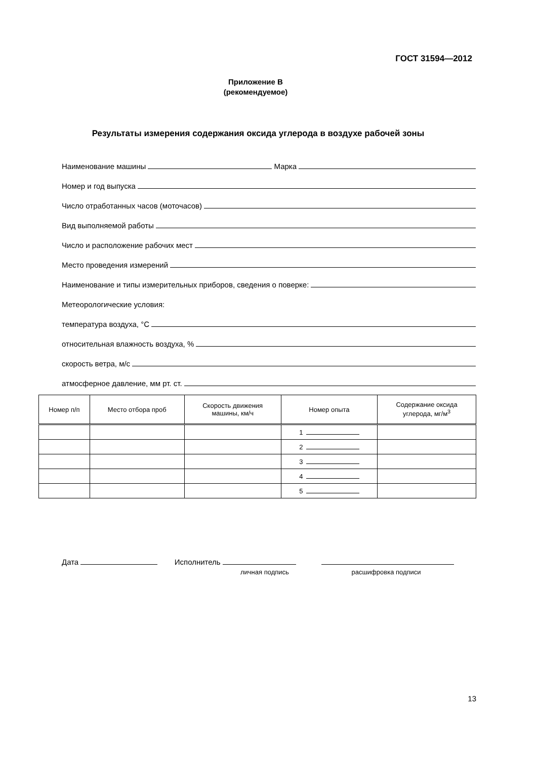ГОСТ 31594—2012
Приложение В
(рекомендуемое)
Результаты измерения содержания оксида углерода в воздухе рабочей зоны
Наименование машины Марка
Номер и год выпуска
Число отработанных часов (моточасов)
Вид выполняемой работы
Число и расположение рабочих мест
Место проведения измерений
Наименование и типы измерительных приборов, сведения о поверке:
Метеорологические условия:
температура воздуха, °С
относительная влажность воздуха, %
скорость ветра, м/с
атмосферное давление, мм рт. ст.
| Номер п/п | Место отбора проб | Скорость движения машины, км/ч | Номер опыта | Содержание оксида углерода, мг/м<sup>3</sup> |
| --- | --- | --- | --- | --- |
| | | | 1 | |
| | | | 2 | |
| | | | 3 | |
| | | | 4 | |
| | | | 5 | |
Дата Исполнитель
личная подпись расшифровка подписи
13